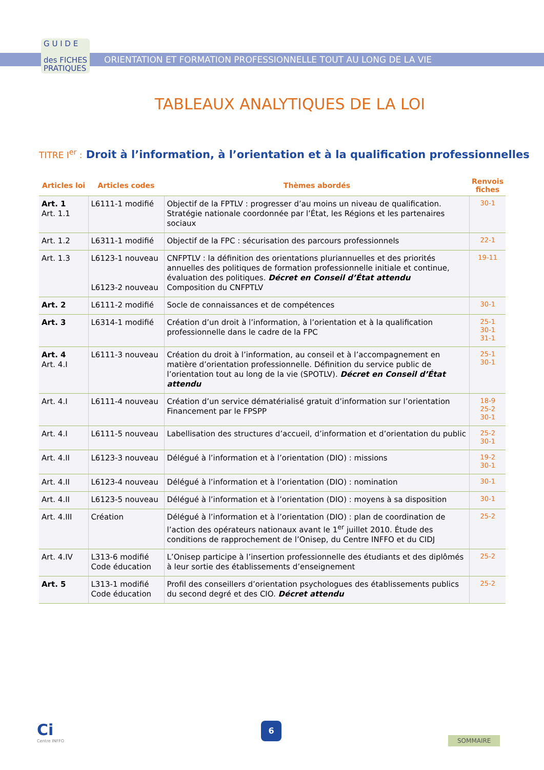G U I D E
des FICHES
PRATIQUES
ORIENTATION ET FORMATION PROFESSIONNELLE TOUT AU LONG DE LA VIE
TABLEAUX ANALYTIQUES DE LA LOI
TITRE I<sup>er</sup> : Droit à l’information, à l’orientation et à la qualification professionnelles
| Articles loi | Articles codes | Thèmes abordés | Renvois fiches |
| --- | --- | --- | --- |
| Art. 1 Art. 1.1 | L6111-1 modifié | Objectif de la FPTLV : progresser d’au moins un niveau de qualification. Stratégie nationale coordonnée par l’État, les Régions et les partenaires sociaux | 30-1 |
| Art. 1.2 | L6311-1 modifié | Objectif de la FPC : sécurisation des parcours professionnels | 22-1 |
| Art. 1.3 | L6123-1 nouveau L6123-2 nouveau | CNFPTLV : la définition des orientations pluriannuelles et des priorités annuelles des politiques de formation professionnelle initiale et continue, évaluation des politiques. Décret en Conseil d’État attendu Composition du CNFPTLV | 19-11 |
| Art. 2 | L6111-2 modifié | Socle de connaissances et de compétences | 30-1 |
| Art. 3 | L6314-1 modifié | Création d’un droit à l’information, à l’orientation et à la qualification professionnelle dans le cadre de la FPC | 25-1 30-1 31-1 |
| Art. 4 Art. 4.I | L6111-3 nouveau | Création du droit à l’information, au conseil et à l’accompagnement en matière d’orientation professionnelle. Définition du service public de l’orientation tout au long de la vie (SPOTLV). Décret en Conseil d’État attendu | 25-1 30-1 |
| Art. 4.I | L6111-4 nouveau | Création d’un service dématérialisé gratuit d’information sur l’orientation Financement par le FPSPP | 18-9 25-2 30-1 |
| Art. 4.I | L6111-5 nouveau | Labellisation des structures d’accueil, d’information et d’orientation du public | 25-2 30-1 |
| Art. 4.II | L6123-3 nouveau | Délégué à l’information et à l’orientation (DIO) : missions | 19-2 30-1 |
| Art. 4.II | L6123-4 nouveau | Délégué à l’information et à l’orientation (DIO) : nomination | 30-1 |
| Art. 4.II | L6123-5 nouveau | Délégué à l’information et à l’orientation (DIO) : moyens à sa disposition | 30-1 |
| Art. 4.III | Création | Délégué à l’information et à l’orientation (DIO) : plan de coordination de l’action des opérateurs nationaux avant le 1<sup>er</sup> juillet 2010. Étude des conditions de rapprochement de l’Onisep, du Centre INFFO et du CIDJ | 25-2 |
| Art. 4.IV | L313-6 modifié Code éducation | L’Onisep participe à l’insertion professionnelle des étudiants et des diplômés à leur sortie des établissements d’enseignement | 25-2 |
| Art. 5 | L313-1 modifié Code éducation | Profil des conseillers d’orientation psychologues des établissements publics du second degré et des CIO. Décret attendu | 25-2 |
Ci
Centre INFFO
6
SOMMAIRE